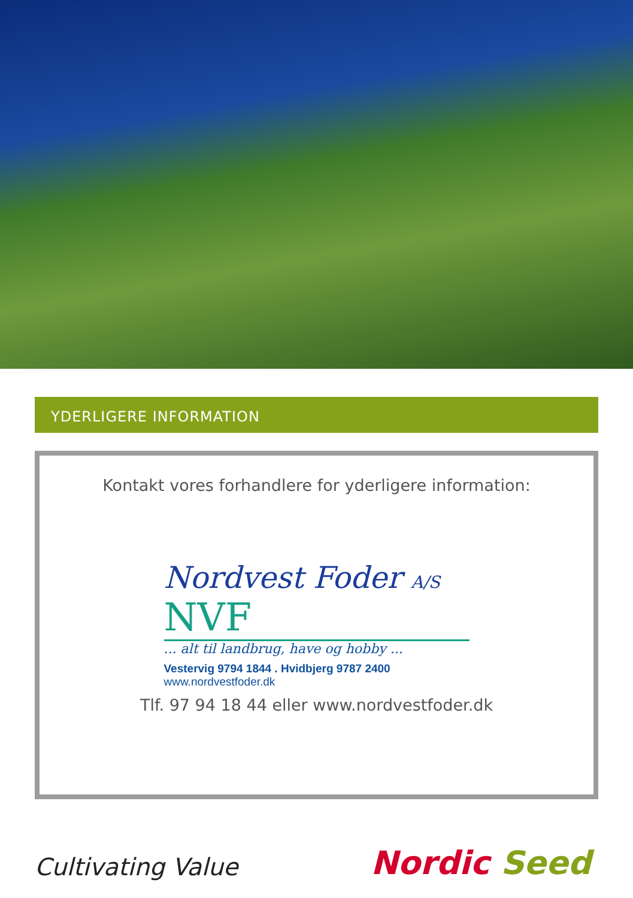YDERLIGERE INFORMATION
Kontakt vores forhandlere for yderligere information:
Nordvest Foder A/S NVF
... alt til landbrug, have og hobby ...
Vestervig 9794 1844 . Hvidbjerg 9787 2400 www.nordvestfoder.dk
Tlf. 97 94 18 44 eller www.nordvestfoder.dk
Cultivating Value Nordic Seed